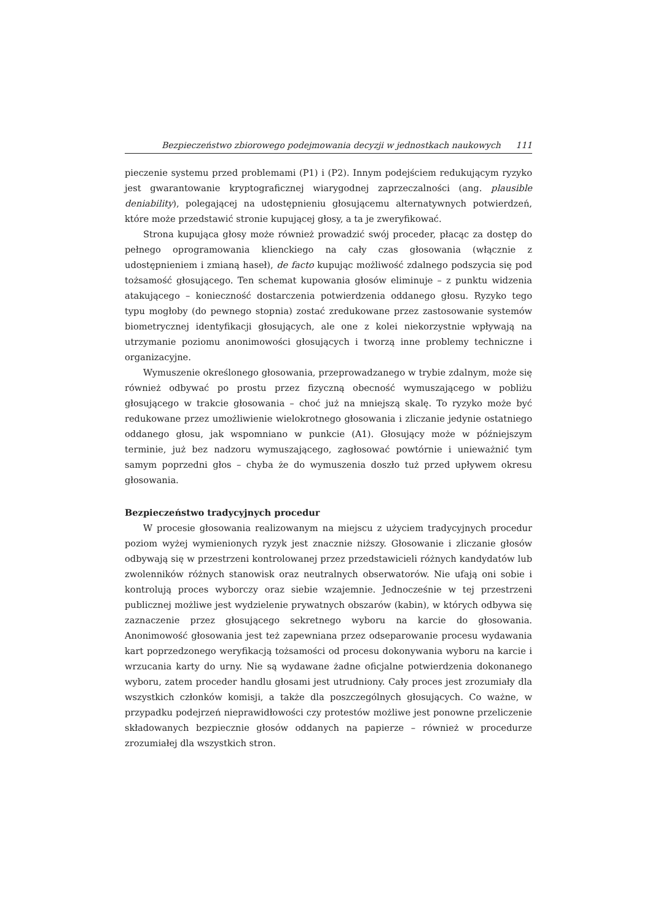Bezpieczeństwo zbiorowego podejmowania decyzji w jednostkach naukowych 111
pieczenie systemu przed problemami (P1) i (P2). Innym podejściem redukującym ryzyko jest gwarantowanie kryptograficznej wiarygodnej zaprzeczalności (ang. plausible deniability), polegającej na udostępnieniu głosującemu alternatywnych potwierdzeń, które może przedstawić stronie kupującej głosy, a ta je zweryfikować.
Strona kupująca głosy może również prowadzić swój proceder, płacąc za dostęp do pełnego oprogramowania klienckiego na cały czas głosowania (włącznie z udostępnieniem i zmianą haseł), de facto kupując możliwość zdalnego podszycia się pod tożsamość głosującego. Ten schemat kupowania głosów eliminuje – z punktu widzenia atakującego – konieczność dostarczenia potwierdzenia oddanego głosu. Ryzyko tego typu mogłoby (do pewnego stopnia) zostać zredukowane przez zastosowanie systemów biometrycznej identyfikacji głosujących, ale one z kolei niekorzystnie wpływają na utrzymanie poziomu anonimowości głosujących i tworzą inne problemy techniczne i organizacyjne.
Wymuszenie określonego głosowania, przeprowadzanego w trybie zdalnym, może się również odbywać po prostu przez fizyczną obecność wymuszającego w pobliżu głosującego w trakcie głosowania – choć już na mniejszą skalę. To ryzyko może być redukowane przez umożliwienie wielokrotnego głosowania i zliczanie jedynie ostatniego oddanego głosu, jak wspomniano w punkcie (A1). Głosujący może w późniejszym terminie, już bez nadzoru wymuszającego, zagłosować powtórnie i unieważnić tym samym poprzedni głos – chyba że do wymuszenia doszło tuż przed upływem okresu głosowania.
Bezpieczeństwo tradycyjnych procedur
W procesie głosowania realizowanym na miejscu z użyciem tradycyjnych procedur poziom wyżej wymienionych ryzyk jest znacznie niższy. Głosowanie i zliczanie głosów odbywają się w przestrzeni kontrolowanej przez przedstawicieli różnych kandydatów lub zwolenników różnych stanowisk oraz neutralnych obserwatorów. Nie ufają oni sobie i kontrolują proces wyborczy oraz siebie wzajemnie. Jednocześnie w tej przestrzeni publicznej możliwe jest wydzielenie prywatnych obszarów (kabin), w których odbywa się zaznaczenie przez głosującego sekretnego wyboru na karcie do głosowania. Anonimowość głosowania jest też zapewniana przez odseparowanie procesu wydawania kart poprzedzonego weryfikacją tożsamości od procesu dokonywania wyboru na karcie i wrzucania karty do urny. Nie są wydawane żadne oficjalne potwierdzenia dokonanego wyboru, zatem proceder handlu głosami jest utrudniony. Cały proces jest zrozumiały dla wszystkich członków komisji, a także dla poszczególnych głosujących. Co ważne, w przypadku podejrzeń nieprawidłowości czy protestów możliwe jest ponowne przeliczenie składowanych bezpiecznie głosów oddanych na papierze – również w procedurze zrozumiałej dla wszystkich stron.